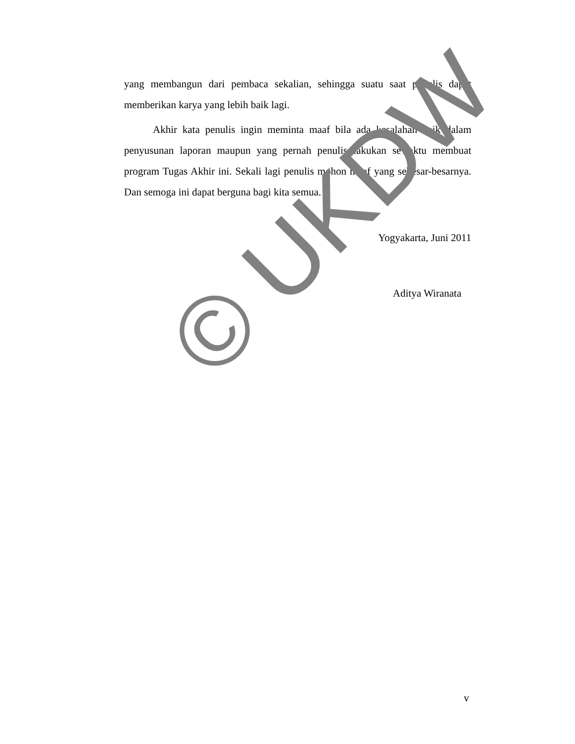yang membangun dari pembaca sekalian, sehingga suatu saat penulis dapat memberikan karya yang lebih baik lagi.
Akhir kata penulis ingin meminta maaf bila ada kesalahan baik dalam penyusunan laporan maupun yang pernah penulis lakukan sewaktu membuat program Tugas Akhir ini. Sekali lagi penulis mohon maaf yang sebesar-besarnya. Dan semoga ini dapat berguna bagi kita semua.
Yogyakarta, Juni 2011
Aditya Wiranata
© UKDW
v